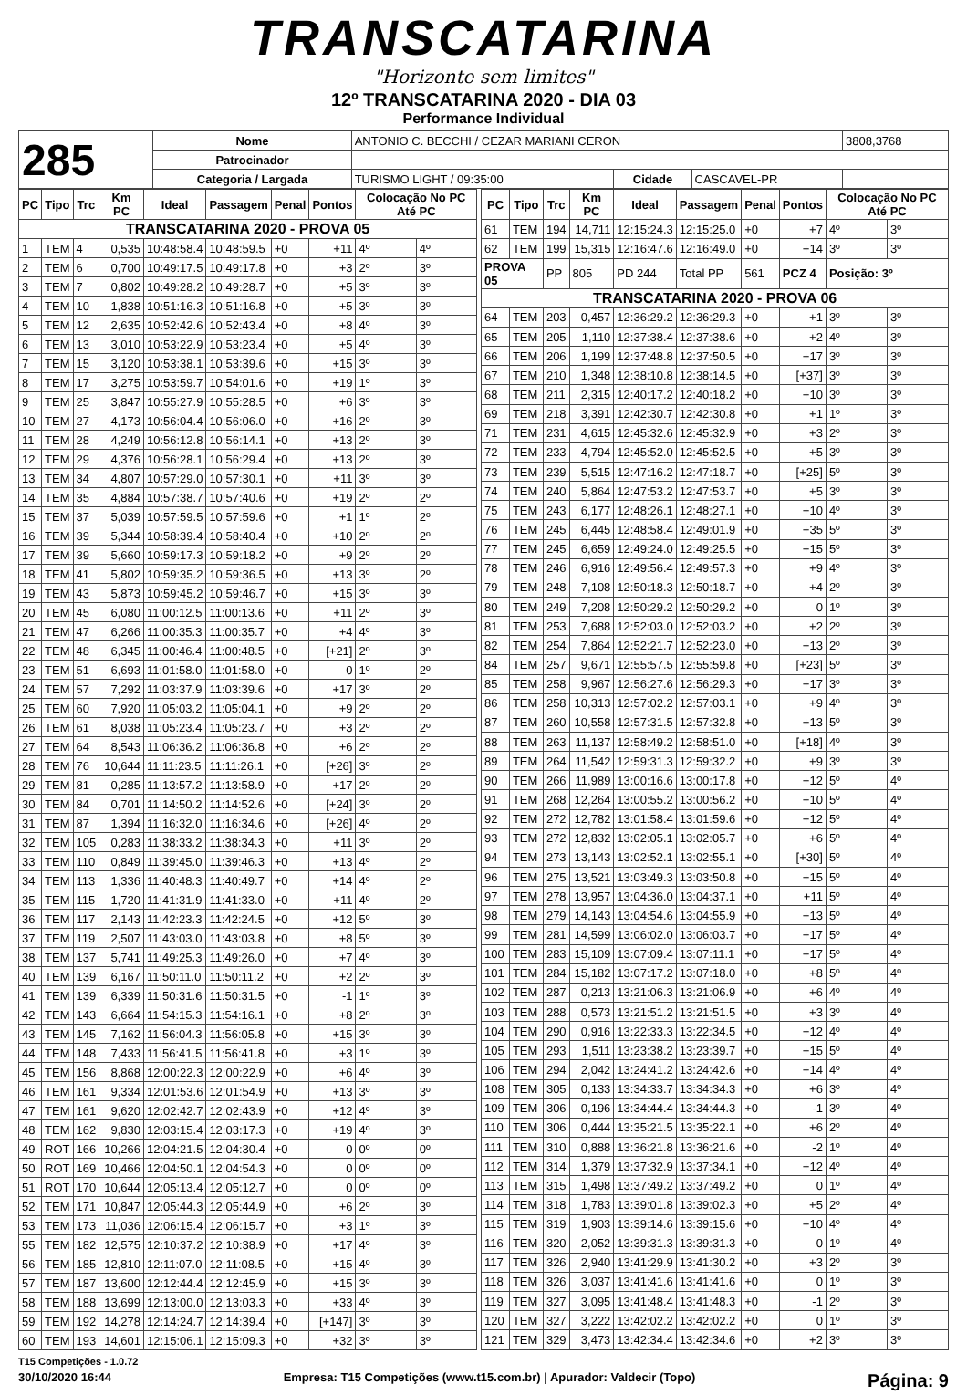TRANSCATARINA
"Horizonte sem limites"
12º TRANSCATARINA 2020 - DIA 03
Performance Individual
| 285 | Nome | ANTONIO C. BECCHI / CEZAR MARIANI CERON | | | 3808,3768 |
| | Patrocinador | | | | |
| | Categoria / Largada | TURISMO LIGHT / 09:35:00 | Cidade | CASCAVEL-PR | |
| PC | Tipo | Trc | Km PC | Ideal | Passagem | Penal | Pontos | Colocação No PC Até PC | |
| --- | --- | --- | --- | --- | --- | --- | --- | --- | --- |
| TRANSCATARINA 2020 - PROVA 05 | | | | | | | | | |
| 1 | TEM | 4 | 0,535 | 10:48:58.4 | 10:48:59.5 | +0 | +11 | 4º | 4º |
| 2 | TEM | 6 | 0,700 | 10:49:17.5 | 10:49:17.8 | +0 | +3 | 2º | 3º |
| 3 | TEM | 7 | 0,802 | 10:49:28.2 | 10:49:28.7 | +0 | +5 | 3º | 3º |
| 4 | TEM | 10 | 1,838 | 10:51:16.3 | 10:51:16.8 | +0 | +5 | 3º | 3º |
| 5 | TEM | 12 | 2,635 | 10:52:42.6 | 10:52:43.4 | +0 | +8 | 4º | 3º |
| 6 | TEM | 13 | 3,010 | 10:53:22.9 | 10:53:23.4 | +0 | +5 | 4º | 3º |
| 7 | TEM | 15 | 3,120 | 10:53:38.1 | 10:53:39.6 | +0 | +15 | 3º | 3º |
| 8 | TEM | 17 | 3,275 | 10:53:59.7 | 10:54:01.6 | +0 | +19 | 1º | 3º |
| 9 | TEM | 25 | 3,847 | 10:55:27.9 | 10:55:28.5 | +0 | +6 | 3º | 3º |
| 10 | TEM | 27 | 4,173 | 10:56:04.4 | 10:56:06.0 | +0 | +16 | 2º | 3º |
| 11 | TEM | 28 | 4,249 | 10:56:12.8 | 10:56:14.1 | +0 | +13 | 2º | 3º |
| 12 | TEM | 29 | 4,376 | 10:56:28.1 | 10:56:29.4 | +0 | +13 | 2º | 3º |
| 13 | TEM | 34 | 4,807 | 10:57:29.0 | 10:57:30.1 | +0 | +11 | 3º | 3º |
| 14 | TEM | 35 | 4,884 | 10:57:38.7 | 10:57:40.6 | +0 | +19 | 2º | 2º |
| 15 | TEM | 37 | 5,039 | 10:57:59.5 | 10:57:59.6 | +0 | +1 | 1º | 2º |
| 16 | TEM | 39 | 5,344 | 10:58:39.4 | 10:58:40.4 | +0 | +10 | 2º | 2º |
| 17 | TEM | 39 | 5,660 | 10:59:17.3 | 10:59:18.2 | +0 | +9 | 2º | 2º |
| 18 | TEM | 41 | 5,802 | 10:59:35.2 | 10:59:36.5 | +0 | +13 | 3º | 2º |
| 19 | TEM | 43 | 5,873 | 10:59:45.2 | 10:59:46.7 | +0 | +15 | 3º | 3º |
| 20 | TEM | 45 | 6,080 | 11:00:12.5 | 11:00:13.6 | +0 | +11 | 2º | 3º |
| 21 | TEM | 47 | 6,266 | 11:00:35.3 | 11:00:35.7 | +0 | +4 | 4º | 3º |
| 22 | TEM | 48 | 6,345 | 11:00:46.4 | 11:00:48.5 | +0 | [+21] | 2º | 3º |
| 23 | TEM | 51 | 6,693 | 11:01:58.0 | 11:01:58.0 | +0 | 0 | 1º | 2º |
| 24 | TEM | 57 | 7,292 | 11:03:37.9 | 11:03:39.6 | +0 | +17 | 3º | 2º |
| 25 | TEM | 60 | 7,920 | 11:05:03.2 | 11:05:04.1 | +0 | +9 | 2º | 2º |
| 26 | TEM | 61 | 8,038 | 11:05:23.4 | 11:05:23.7 | +0 | +3 | 2º | 2º |
| 27 | TEM | 64 | 8,543 | 11:06:36.2 | 11:06:36.8 | +0 | +6 | 2º | 2º |
| 28 | TEM | 76 | 10,644 | 11:11:23.5 | 11:11:26.1 | +0 | [+26] | 3º | 2º |
| 29 | TEM | 81 | 0,285 | 11:13:57.2 | 11:13:58.9 | +0 | +17 | 2º | 2º |
| 30 | TEM | 84 | 0,701 | 11:14:50.2 | 11:14:52.6 | +0 | [+24] | 3º | 2º |
| 31 | TEM | 87 | 1,394 | 11:16:32.0 | 11:16:34.6 | +0 | [+26] | 4º | 2º |
| 32 | TEM | 105 | 0,283 | 11:38:33.2 | 11:38:34.3 | +0 | +11 | 3º | 2º |
| 33 | TEM | 110 | 0,849 | 11:39:45.0 | 11:39:46.3 | +0 | +13 | 4º | 2º |
| 34 | TEM | 113 | 1,336 | 11:40:48.3 | 11:40:49.7 | +0 | +14 | 4º | 2º |
| 35 | TEM | 115 | 1,720 | 11:41:31.9 | 11:41:33.0 | +0 | +11 | 4º | 2º |
| 36 | TEM | 117 | 2,143 | 11:42:23.3 | 11:42:24.5 | +0 | +12 | 5º | 3º |
| 37 | TEM | 119 | 2,507 | 11:43:03.0 | 11:43:03.8 | +0 | +8 | 5º | 3º |
| 38 | TEM | 137 | 5,741 | 11:49:25.3 | 11:49:26.0 | +0 | +7 | 4º | 3º |
| 40 | TEM | 139 | 6,167 | 11:50:11.0 | 11:50:11.2 | +0 | +2 | 2º | 3º |
| 41 | TEM | 139 | 6,339 | 11:50:31.6 | 11:50:31.5 | +0 | -1 | 1º | 3º |
| 42 | TEM | 143 | 6,664 | 11:54:15.3 | 11:54:16.1 | +0 | +8 | 2º | 3º |
| 43 | TEM | 145 | 7,162 | 11:56:04.3 | 11:56:05.8 | +0 | +15 | 3º | 3º |
| 44 | TEM | 148 | 7,433 | 11:56:41.5 | 11:56:41.8 | +0 | +3 | 1º | 3º |
| 45 | TEM | 156 | 8,868 | 12:00:22.3 | 12:00:22.9 | +0 | +6 | 4º | 3º |
| 46 | TEM | 161 | 9,334 | 12:01:53.6 | 12:01:54.9 | +0 | +13 | 3º | 3º |
| 47 | TEM | 161 | 9,620 | 12:02:42.7 | 12:02:43.9 | +0 | +12 | 4º | 3º |
| 48 | TEM | 162 | 9,830 | 12:03:15.4 | 12:03:17.3 | +0 | +19 | 4º | 3º |
| 49 | ROT | 166 | 10,266 | 12:04:21.5 | 12:04:30.4 | +0 | 0 | 0º | 0º |
| 50 | ROT | 169 | 10,466 | 12:04:50.1 | 12:04:54.3 | +0 | 0 | 0º | 0º |
| 51 | ROT | 170 | 10,644 | 12:05:13.4 | 12:05:12.7 | +0 | 0 | 0º | 0º |
| 52 | TEM | 171 | 10,847 | 12:05:44.3 | 12:05:44.9 | +0 | +6 | 2º | 3º |
| 53 | TEM | 173 | 11,036 | 12:06:15.4 | 12:06:15.7 | +0 | +3 | 1º | 3º |
| 55 | TEM | 182 | 12,575 | 12:10:37.2 | 12:10:38.9 | +0 | +17 | 4º | 3º |
| 56 | TEM | 185 | 12,810 | 12:11:07.0 | 12:11:08.5 | +0 | +15 | 4º | 3º |
| 57 | TEM | 187 | 13,600 | 12:12:44.4 | 12:12:45.9 | +0 | +15 | 3º | 3º |
| 58 | TEM | 188 | 13,699 | 12:13:00.0 | 12:13:03.3 | +0 | +33 | 4º | 3º |
| 59 | TEM | 192 | 14,278 | 12:14:24.7 | 12:14:39.4 | +0 | [+147] | 3º | 3º |
| 60 | TEM | 193 | 14,601 | 12:15:06.1 | 12:15:09.3 | +0 | +32 | 3º | 3º |
| PC | Tipo | Trc | Km PC | Ideal | Passagem | Penal | Pontos | Colocação No PC Até PC | |
| --- | --- | --- | --- | --- | --- | --- | --- | --- | --- |
| 61 | TEM | 194 | 14,711 | 12:15:24.3 | 12:15:25.0 | +0 | +7 | 4º | 3º |
| 62 | TEM | 199 | 15,315 | 12:16:47.6 | 12:16:49.0 | +0 | +14 | 3º | 3º |
| PROVA 05 | | PP | 805 | PD 244 | Total PP | 561 | PCZ 4 | Posição: 3º | |
| TRANSCATARINA 2020 - PROVA 06 | | | | | | | | | |
| 64 | TEM | 203 | 0,457 | 12:36:29.2 | 12:36:29.3 | +0 | +1 | 3º | 3º |
| 65 | TEM | 205 | 1,110 | 12:37:38.4 | 12:37:38.6 | +0 | +2 | 4º | 3º |
| 66 | TEM | 206 | 1,199 | 12:37:48.8 | 12:37:50.5 | +0 | +17 | 3º | 3º |
| 67 | TEM | 210 | 1,348 | 12:38:10.8 | 12:38:14.5 | +0 | [+37] | 3º | 3º |
| 68 | TEM | 211 | 2,315 | 12:40:17.2 | 12:40:18.2 | +0 | +10 | 3º | 3º |
| 69 | TEM | 218 | 3,391 | 12:42:30.7 | 12:42:30.8 | +0 | +1 | 1º | 3º |
| 71 | TEM | 231 | 4,615 | 12:45:32.6 | 12:45:32.9 | +0 | +3 | 2º | 3º |
| 72 | TEM | 233 | 4,794 | 12:45:52.0 | 12:45:52.5 | +0 | +5 | 3º | 3º |
| 73 | TEM | 239 | 5,515 | 12:47:16.2 | 12:47:18.7 | +0 | [+25] | 5º | 3º |
| 74 | TEM | 240 | 5,864 | 12:47:53.2 | 12:47:53.7 | +0 | +5 | 3º | 3º |
| 75 | TEM | 243 | 6,177 | 12:48:26.1 | 12:48:27.1 | +0 | +10 | 4º | 3º |
| 76 | TEM | 245 | 6,445 | 12:48:58.4 | 12:49:01.9 | +0 | +35 | 5º | 3º |
| 77 | TEM | 245 | 6,659 | 12:49:24.0 | 12:49:25.5 | +0 | +15 | 5º | 3º |
| 78 | TEM | 246 | 6,916 | 12:49:56.4 | 12:49:57.3 | +0 | +9 | 4º | 3º |
| 79 | TEM | 248 | 7,108 | 12:50:18.3 | 12:50:18.7 | +0 | +4 | 2º | 3º |
| 80 | TEM | 249 | 7,208 | 12:50:29.2 | 12:50:29.2 | +0 | 0 | 1º | 3º |
| 81 | TEM | 253 | 7,688 | 12:52:03.0 | 12:52:03.2 | +0 | +2 | 2º | 3º |
| 82 | TEM | 254 | 7,864 | 12:52:21.7 | 12:52:23.0 | +0 | +13 | 2º | 3º |
| 84 | TEM | 257 | 9,671 | 12:55:57.5 | 12:55:59.8 | +0 | [+23] | 5º | 3º |
| 85 | TEM | 258 | 9,967 | 12:56:27.6 | 12:56:29.3 | +0 | +17 | 3º | 3º |
| 86 | TEM | 258 | 10,313 | 12:57:02.2 | 12:57:03.1 | +0 | +9 | 4º | 3º |
| 87 | TEM | 260 | 10,558 | 12:57:31.5 | 12:57:32.8 | +0 | +13 | 5º | 3º |
| 88 | TEM | 263 | 11,137 | 12:58:49.2 | 12:58:51.0 | +0 | [+18] | 4º | 3º |
| 89 | TEM | 264 | 11,542 | 12:59:31.3 | 12:59:32.2 | +0 | +9 | 3º | 3º |
| 90 | TEM | 266 | 11,989 | 13:00:16.6 | 13:00:17.8 | +0 | +12 | 5º | 4º |
| 91 | TEM | 268 | 12,264 | 13:00:55.2 | 13:00:56.2 | +0 | +10 | 5º | 4º |
| 92 | TEM | 272 | 12,782 | 13:01:58.4 | 13:01:59.6 | +0 | +12 | 5º | 4º |
| 93 | TEM | 272 | 12,832 | 13:02:05.1 | 13:02:05.7 | +0 | +6 | 5º | 4º |
| 94 | TEM | 273 | 13,143 | 13:02:52.1 | 13:02:55.1 | +0 | [+30] | 5º | 4º |
| 96 | TEM | 275 | 13,521 | 13:03:49.3 | 13:03:50.8 | +0 | +15 | 5º | 4º |
| 97 | TEM | 278 | 13,957 | 13:04:36.0 | 13:04:37.1 | +0 | +11 | 5º | 4º |
| 98 | TEM | 279 | 14,143 | 13:04:54.6 | 13:04:55.9 | +0 | +13 | 5º | 4º |
| 99 | TEM | 281 | 14,599 | 13:06:02.0 | 13:06:03.7 | +0 | +17 | 5º | 4º |
| 100 | TEM | 283 | 15,109 | 13:07:09.4 | 13:07:11.1 | +0 | +17 | 5º | 4º |
| 101 | TEM | 284 | 15,182 | 13:07:17.2 | 13:07:18.0 | +0 | +8 | 5º | 4º |
| 102 | TEM | 287 | 0,213 | 13:21:06.3 | 13:21:06.9 | +0 | +6 | 4º | 4º |
| 103 | TEM | 288 | 0,573 | 13:21:51.2 | 13:21:51.5 | +0 | +3 | 3º | 4º |
| 104 | TEM | 290 | 0,916 | 13:22:33.3 | 13:22:34.5 | +0 | +12 | 4º | 4º |
| 105 | TEM | 293 | 1,511 | 13:23:38.2 | 13:23:39.7 | +0 | +15 | 5º | 4º |
| 106 | TEM | 294 | 2,042 | 13:24:41.2 | 13:24:42.6 | +0 | +14 | 4º | 4º |
| 108 | TEM | 305 | 0,133 | 13:34:33.7 | 13:34:34.3 | +0 | +6 | 3º | 4º |
| 109 | TEM | 306 | 0,196 | 13:34:44.4 | 13:34:44.3 | +0 | -1 | 3º | 4º |
| 110 | TEM | 306 | 0,444 | 13:35:21.5 | 13:35:22.1 | +0 | +6 | 2º | 4º |
| 111 | TEM | 310 | 0,888 | 13:36:21.8 | 13:36:21.6 | +0 | -2 | 1º | 4º |
| 112 | TEM | 314 | 1,379 | 13:37:32.9 | 13:37:34.1 | +0 | +12 | 4º | 4º |
| 113 | TEM | 315 | 1,498 | 13:37:49.2 | 13:37:49.2 | +0 | 0 | 1º | 4º |
| 114 | TEM | 318 | 1,783 | 13:39:01.8 | 13:39:02.3 | +0 | +5 | 2º | 4º |
| 115 | TEM | 319 | 1,903 | 13:39:14.6 | 13:39:15.6 | +0 | +10 | 4º | 4º |
| 116 | TEM | 320 | 2,052 | 13:39:31.3 | 13:39:31.3 | +0 | 0 | 1º | 4º |
| 117 | TEM | 326 | 2,940 | 13:41:29.9 | 13:41:30.2 | +0 | +3 | 2º | 3º |
| 118 | TEM | 326 | 3,037 | 13:41:41.6 | 13:41:41.6 | +0 | 0 | 1º | 3º |
| 119 | TEM | 327 | 3,095 | 13:41:48.4 | 13:41:48.3 | +0 | -1 | 2º | 3º |
| 120 | TEM | 327 | 3,222 | 13:42:02.2 | 13:42:02.2 | +0 | 0 | 1º | 3º |
| 121 | TEM | 329 | 3,473 | 13:42:34.4 | 13:42:34.6 | +0 | +2 | 3º | 3º |
T15 Competições - 1.0.72
30/10/2020 16:44 Empresa: T15 Competições (www.t15.com.br) | Apurador: Valdecir (Topo) Página: 9